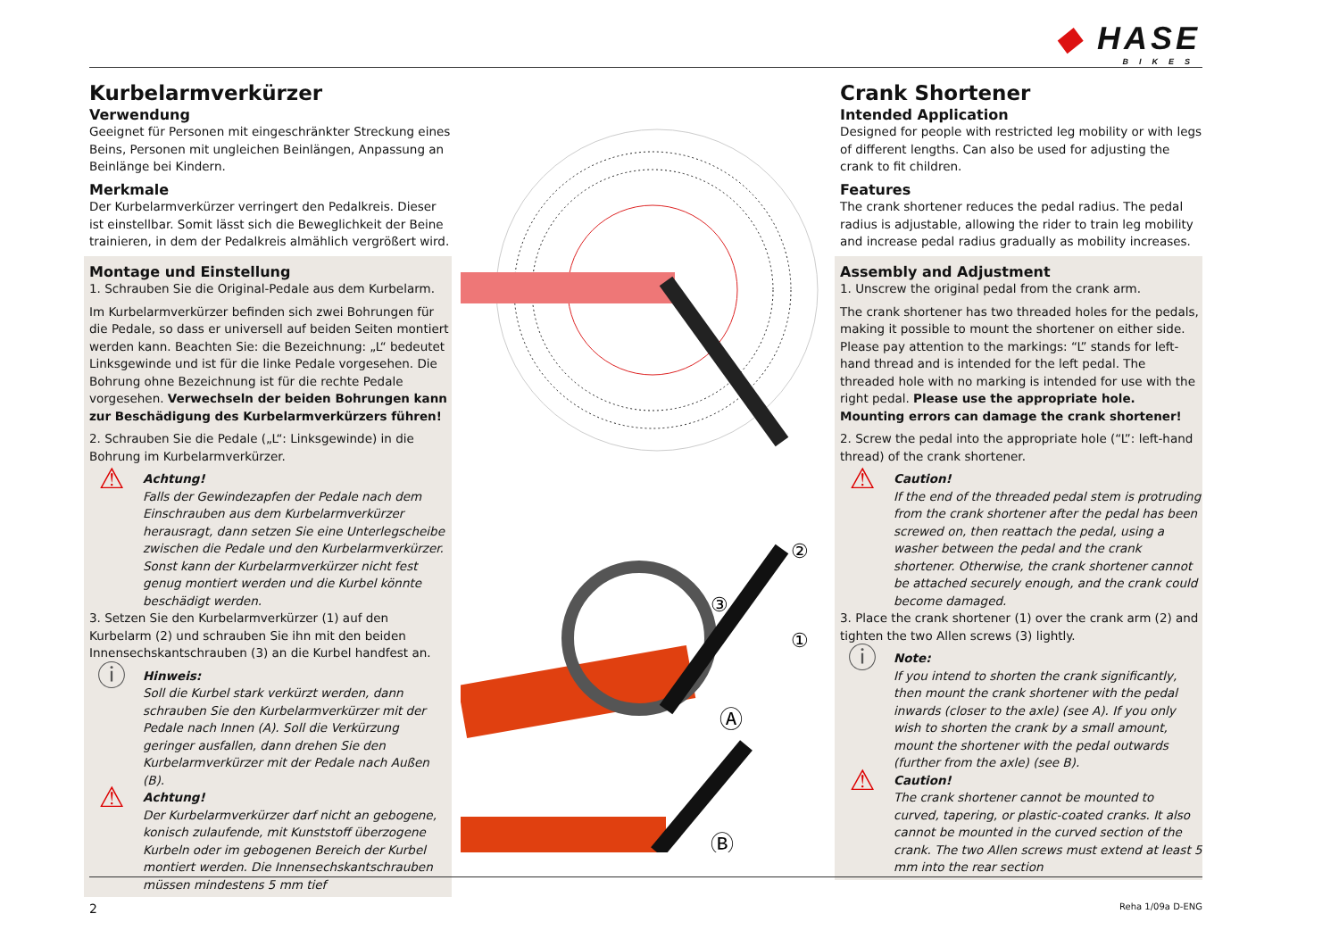◆ HASE
BIKES
Kurbelarmverkürzer
Verwendung
Geeignet für Personen mit eingeschränkter Streckung eines Beins, Personen mit ungleichen Beinlängen, Anpassung an Beinlänge bei Kindern.
Merkmale
Der Kurbelarmverkürzer verringert den Pedalkreis. Dieser ist einstellbar. Somit lässt sich die Beweglichkeit der Beine trainieren, in dem der Pedalkreis almählich vergrößert wird.
Montage und Einstellung
1. Schrauben Sie die Original-Pedale aus dem Kurbelarm.
Im Kurbelarmverkürzer befinden sich zwei Bohrungen für die Pedale, so dass er universell auf beiden Seiten montiert werden kann. Beachten Sie: die Bezeichnung: „L“ bedeutet Linksgewinde und ist für die linke Pedale vorgesehen. Die Bohrung ohne Bezeichnung ist für die rechte Pedale vorgesehen. Verwechseln der beiden Bohrungen kann zur Beschädigung des Kurbelarmverkürzers führen!
2. Schrauben Sie die Pedale („L“: Linksgewinde) in die Bohrung im Kurbelarmverkürzer.
⚠
Achtung!
Falls der Gewindezapfen der Pedale nach dem Einschrauben aus dem Kurbelarmverkürzer herausragt, dann setzen Sie eine Unterlegscheibe zwischen die Pedale und den Kurbelarmverkürzer. Sonst kann der Kurbelarmverkürzer nicht fest genug montiert werden und die Kurbel könnte beschädigt werden.
3. Setzen Sie den Kurbelarmverkürzer (1) auf den Kurbelarm (2) und schrauben Sie ihn mit den beiden Innensechskantschrauben (3) an die Kurbel handfest an.
ⓘ
Hinweis:
Soll die Kurbel stark verkürzt werden, dann schrauben Sie den Kurbelarmverkürzer mit der Pedale nach Innen (A). Soll die Verkürzung geringer ausfallen, dann drehen Sie den Kurbelarmverkürzer mit der Pedale nach Außen (B).
⚠
Achtung!
Der Kurbelarmverkürzer darf nicht an gebogene, konisch zulaufende, mit Kunststoff überzogene Kurbeln oder im gebogenen Bereich der Kurbel montiert werden. Die Innensechskantschrauben müssen mindestens 5 mm tief
②
③
①
Ⓐ
Ⓑ
Crank Shortener
Intended Application
Designed for people with restricted leg mobility or with legs of different lengths. Can also be used for adjusting the crank to fit children.
Features
The crank shortener reduces the pedal radius. The pedal radius is adjustable, allowing the rider to train leg mobility and increase pedal radius gradually as mobility increases.
Assembly and Adjustment
1. Unscrew the original pedal from the crank arm.
The crank shortener has two threaded holes for the pedals, making it possible to mount the shortener on either side. Please pay attention to the markings: “L” stands for left-hand thread and is intended for the left pedal. The threaded hole with no marking is intended for use with the right pedal. Please use the appropriate hole. Mounting errors can damage the crank shortener!
2. Screw the pedal into the appropriate hole (“L”: left-hand thread) of the crank shortener.
⚠
Caution!
If the end of the threaded pedal stem is protruding from the crank shortener after the pedal has been screwed on, then reattach the pedal, using a washer between the pedal and the crank shortener. Otherwise, the crank shortener cannot be attached securely enough, and the crank could become damaged.
3. Place the crank shortener (1) over the crank arm (2) and tighten the two Allen screws (3) lightly.
ⓘ
Note:
If you intend to shorten the crank significantly, then mount the crank shortener with the pedal inwards (closer to the axle) (see A). If you only wish to shorten the crank by a small amount, mount the shortener with the pedal outwards (further from the axle) (see B).
⚠
Caution!
The crank shortener cannot be mounted to curved, tapering, or plastic-coated cranks. It also cannot be mounted in the curved section of the crank. The two Allen screws must extend at least 5 mm into the rear section
2 Reha 1/09a D-ENG